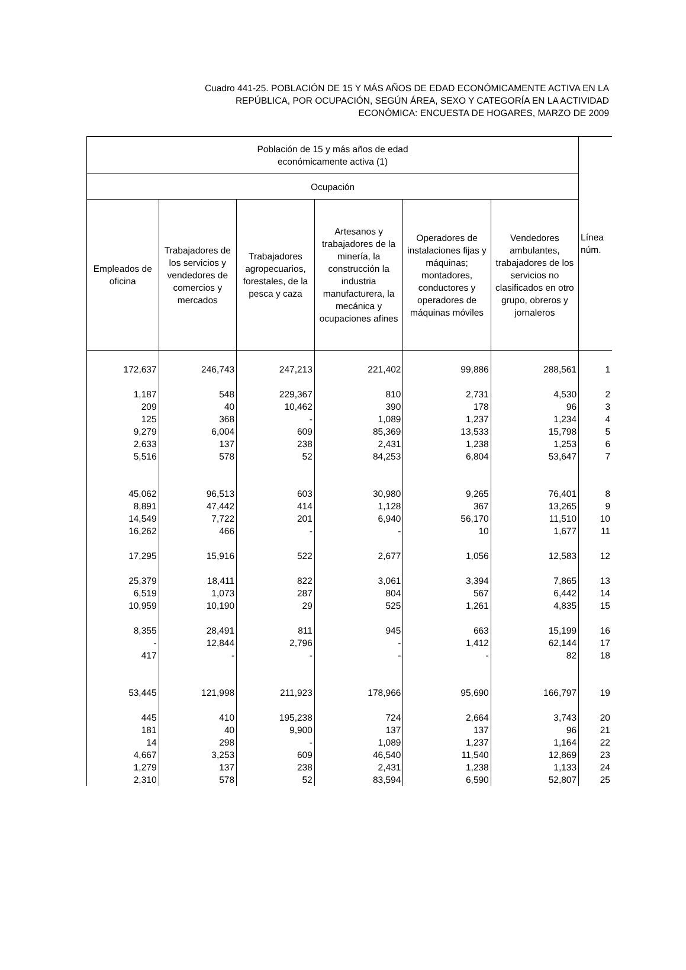Cuadro 441-25. POBLACIÓN DE 15 Y MÁS AÑOS DE EDAD ECONÓMICAMENTE ACTIVA EN LA
REPÚBLICA, POR OCUPACIÓN, SEGÚN ÁREA, SEXO Y CATEGORÍA EN LA ACTIVIDAD
ECONÓMICA: ENCUESTA DE HOGARES, MARZO DE 2009
| Población de 15 y más años de edad económicamente activa (1) | | | | | | Línea núm. |
| --- | --- | --- | --- | --- | --- | --- |
| Ocupación | | | | | | |
| Empleados de oficina | Trabajadores de los servicios y vendedores de comercios y mercados | Trabajadores agropecuarios, forestales, de la pesca y caza | Artesanos y trabajadores de la minería, la construcción la industria manufacturera, la mecánica y ocupaciones afines | Operadores de instalaciones fijas y máquinas; montadores, conductores y operadores de máquinas móviles | Vendedores ambulantes, trabajadores de los servicios no clasificados en otro grupo, obreros y jornaleros | |
| 172,637 | 246,743 | 247,213 | 221,402 | 99,886 | 288,561 | 1 |
| 1,187 | 548 | 229,367 | 810 | 2,731 | 4,530 | 2 |
| 209 | 40 | 10,462 | 390 | 178 | 96 | 3 |
| 125 | 368 | - | 1,089 | 1,237 | 1,234 | 4 |
| 9,279 | 6,004 | 609 | 85,369 | 13,533 | 15,798 | 5 |
| 2,633 | 137 | 238 | 2,431 | 1,238 | 1,253 | 6 |
| 5,516 | 578 | 52 | 84,253 | 6,804 | 53,647 | 7 |
| 45,062 | 96,513 | 603 | 30,980 | 9,265 | 76,401 | 8 |
| 8,891 | 47,442 | 414 | 1,128 | 367 | 13,265 | 9 |
| 14,549 | 7,722 | 201 | 6,940 | 56,170 | 11,510 | 10 |
| 16,262 | 466 | - | - | 10 | 1,677 | 11 |
| 17,295 | 15,916 | 522 | 2,677 | 1,056 | 12,583 | 12 |
| 25,379 | 18,411 | 822 | 3,061 | 3,394 | 7,865 | 13 |
| 6,519 | 1,073 | 287 | 804 | 567 | 6,442 | 14 |
| 10,959 | 10,190 | 29 | 525 | 1,261 | 4,835 | 15 |
| 8,355 | 28,491 | 811 | 945 | 663 | 15,199 | 16 |
| - | 12,844 | 2,796 | - | 1,412 | 62,144 | 17 |
| 417 | - | - | - | - | 82 | 18 |
| 53,445 | 121,998 | 211,923 | 178,966 | 95,690 | 166,797 | 19 |
| 445 | 410 | 195,238 | 724 | 2,664 | 3,743 | 20 |
| 181 | 40 | 9,900 | 137 | 137 | 96 | 21 |
| 14 | 298 | - | 1,089 | 1,237 | 1,164 | 22 |
| 4,667 | 3,253 | 609 | 46,540 | 11,540 | 12,869 | 23 |
| 1,279 | 137 | 238 | 2,431 | 1,238 | 1,133 | 24 |
| 2,310 | 578 | 52 | 83,594 | 6,590 | 52,807 | 25 |